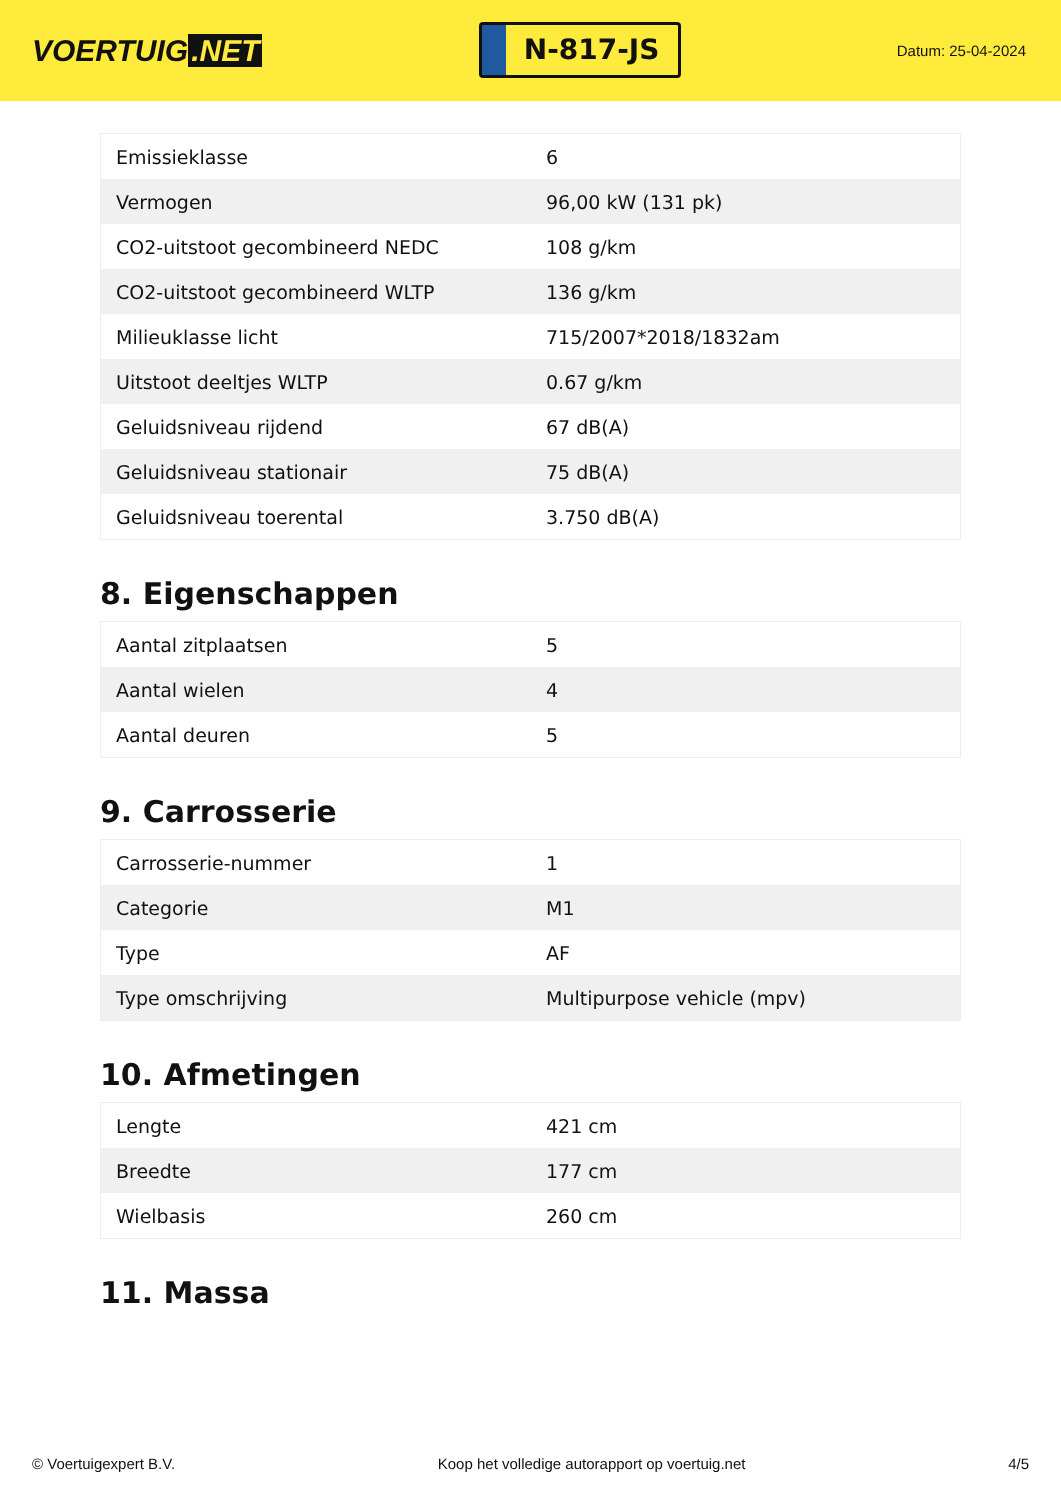VOERTUIG.NET
N-817-JS
Datum: 25-04-2024
| Emissieklasse | 6 |
| Vermogen | 96,00 kW (131 pk) |
| CO2-uitstoot gecombineerd NEDC | 108 g/km |
| CO2-uitstoot gecombineerd WLTP | 136 g/km |
| Milieuklasse licht | 715/2007*2018/1832am |
| Uitstoot deeltjes WLTP | 0.67 g/km |
| Geluidsniveau rijdend | 67 dB(A) |
| Geluidsniveau stationair | 75 dB(A) |
| Geluidsniveau toerental | 3.750 dB(A) |
8. Eigenschappen
| Aantal zitplaatsen | 5 |
| Aantal wielen | 4 |
| Aantal deuren | 5 |
9. Carrosserie
| Carrosserie-nummer | 1 |
| Categorie | M1 |
| Type | AF |
| Type omschrijving | Multipurpose vehicle (mpv) |
10. Afmetingen
| Lengte | 421 cm |
| Breedte | 177 cm |
| Wielbasis | 260 cm |
11. Massa
© Voertuigexpert B.V. Koop het volledige autorapport op voertuig.net 4/5